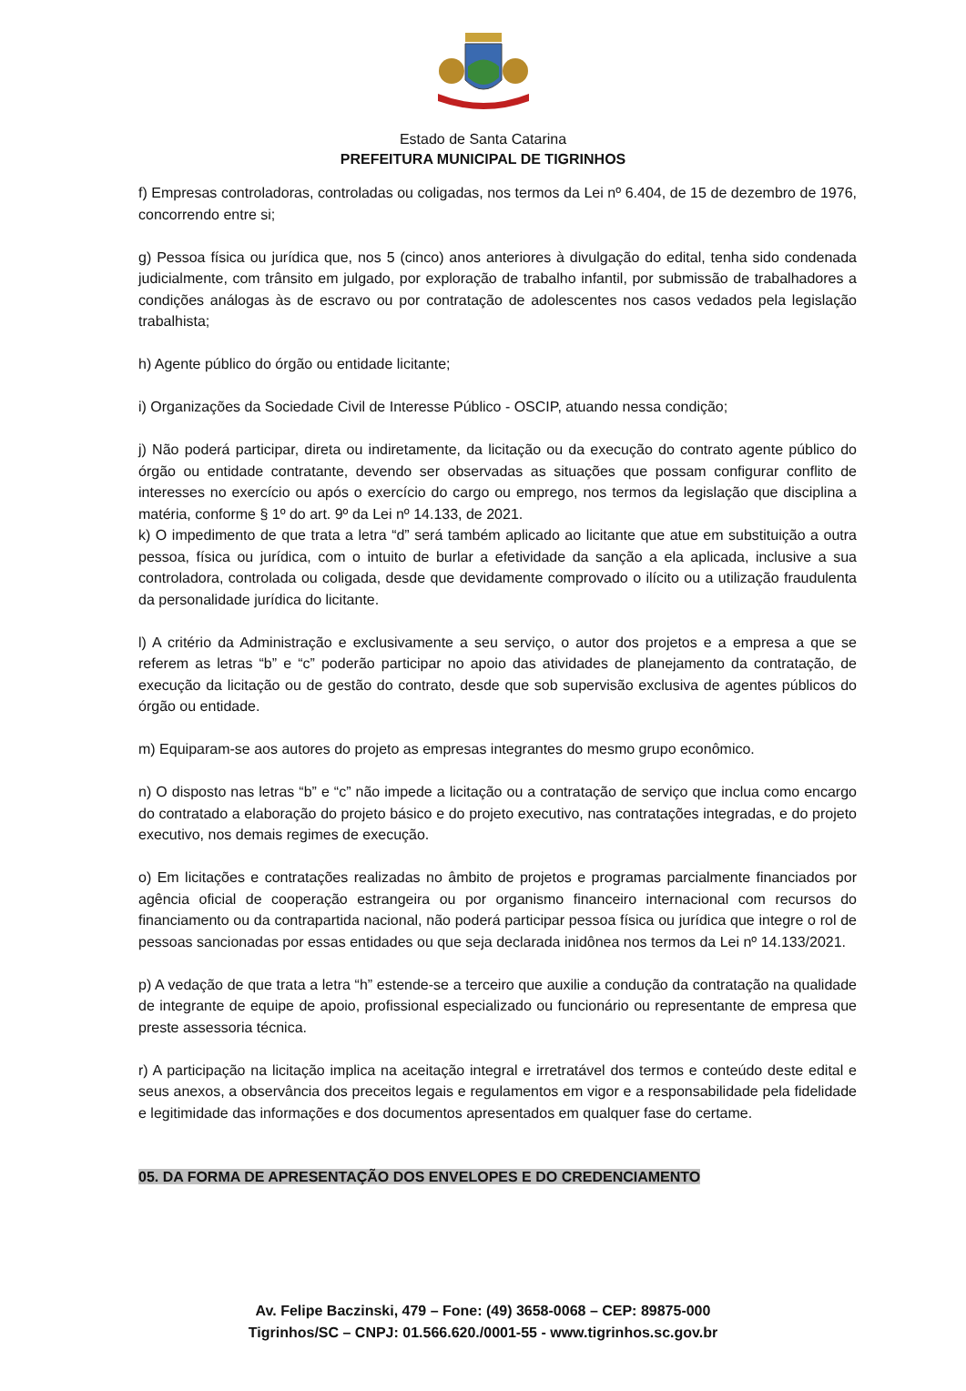Estado de Santa Catarina
PREFEITURA MUNICIPAL DE TIGRINHOS
f) Empresas controladoras, controladas ou coligadas, nos termos da Lei nº 6.404, de 15 de dezembro de 1976, concorrendo entre si;
g) Pessoa física ou jurídica que, nos 5 (cinco) anos anteriores à divulgação do edital, tenha sido condenada judicialmente, com trânsito em julgado, por exploração de trabalho infantil, por submissão de trabalhadores a condições análogas às de escravo ou por contratação de adolescentes nos casos vedados pela legislação trabalhista;
h) Agente público do órgão ou entidade licitante;
i) Organizações da Sociedade Civil de Interesse Público - OSCIP, atuando nessa condição;
j) Não poderá participar, direta ou indiretamente, da licitação ou da execução do contrato agente público do órgão ou entidade contratante, devendo ser observadas as situações que possam configurar conflito de interesses no exercício ou após o exercício do cargo ou emprego, nos termos da legislação que disciplina a matéria, conforme § 1º do art. 9º da Lei nº 14.133, de 2021.
k) O impedimento de que trata a letra “d” será também aplicado ao licitante que atue em substituição a outra pessoa, física ou jurídica, com o intuito de burlar a efetividade da sanção a ela aplicada, inclusive a sua controladora, controlada ou coligada, desde que devidamente comprovado o ilícito ou a utilização fraudulenta da personalidade jurídica do licitante.
l) A critério da Administração e exclusivamente a seu serviço, o autor dos projetos e a empresa a que se referem as letras “b” e “c” poderão participar no apoio das atividades de planejamento da contratação, de execução da licitação ou de gestão do contrato, desde que sob supervisão exclusiva de agentes públicos do órgão ou entidade.
m) Equiparam-se aos autores do projeto as empresas integrantes do mesmo grupo econômico.
n) O disposto nas letras “b” e “c” não impede a licitação ou a contratação de serviço que inclua como encargo do contratado a elaboração do projeto básico e do projeto executivo, nas contratações integradas, e do projeto executivo, nos demais regimes de execução.
o) Em licitações e contratações realizadas no âmbito de projetos e programas parcialmente financiados por agência oficial de cooperação estrangeira ou por organismo financeiro internacional com recursos do financiamento ou da contrapartida nacional, não poderá participar pessoa física ou jurídica que integre o rol de pessoas sancionadas por essas entidades ou que seja declarada inidônea nos termos da Lei nº 14.133/2021.
p) A vedação de que trata a letra “h” estende-se a terceiro que auxilie a condução da contratação na qualidade de integrante de equipe de apoio, profissional especializado ou funcionário ou representante de empresa que preste assessoria técnica.
r) A participação na licitação implica na aceitação integral e irretratável dos termos e conteúdo deste edital e seus anexos, a observância dos preceitos legais e regulamentos em vigor e a responsabilidade pela fidelidade e legitimidade das informações e dos documentos apresentados em qualquer fase do certame.
05. DA FORMA DE APRESENTAÇÃO DOS ENVELOPES E DO CREDENCIAMENTO
Av. Felipe Baczinski, 479 – Fone: (49) 3658-0068 – CEP: 89875-000
Tigrinhos/SC – CNPJ: 01.566.620./0001-55 - www.tigrinhos.sc.gov.br